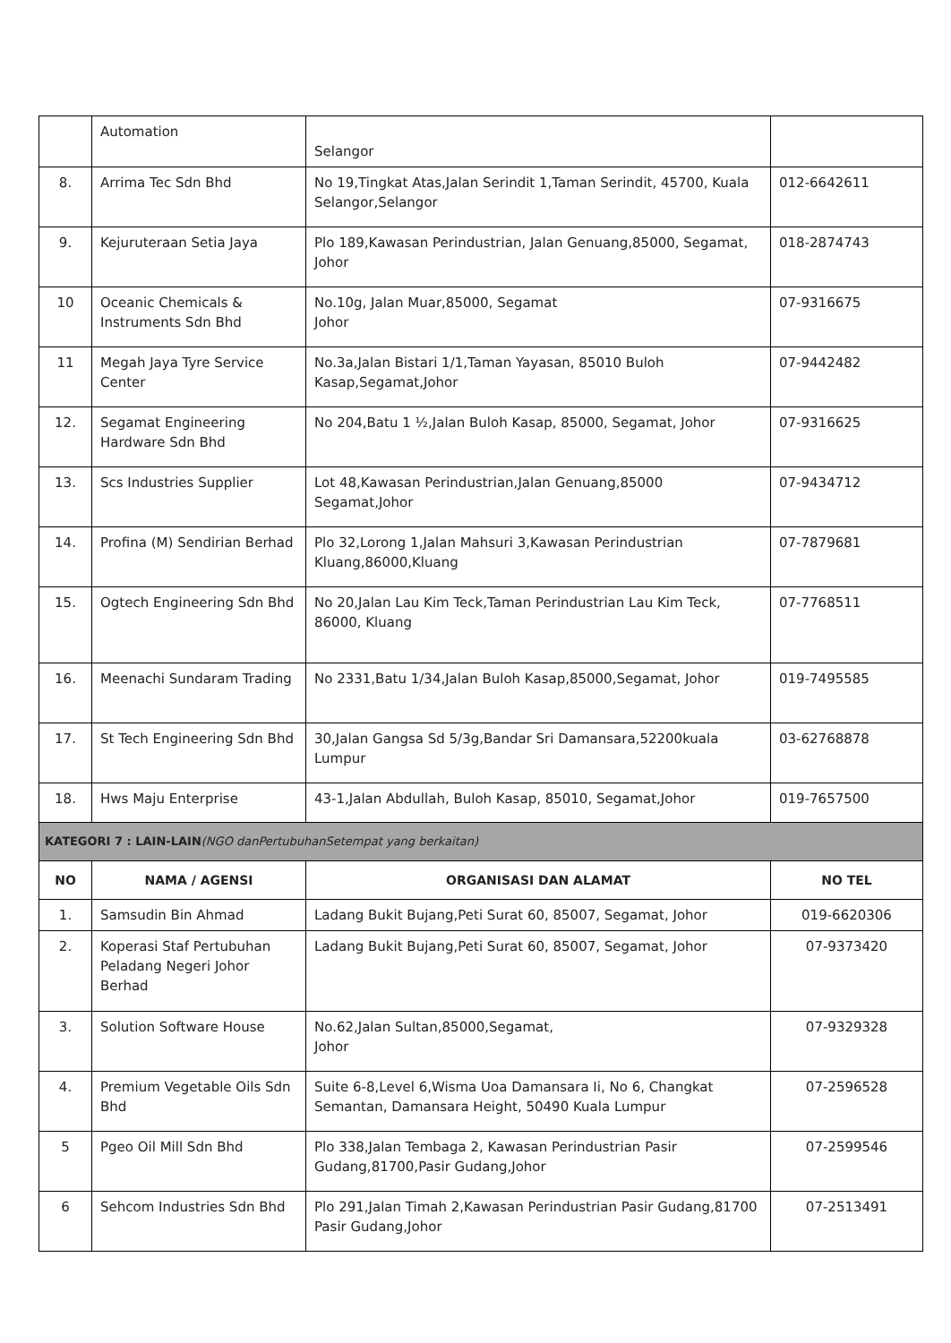| | Automation | Selangor | |
| 8. | Arrima Tec Sdn Bhd | No 19,Tingkat Atas,Jalan Serindit 1,Taman Serindit, 45700, Kuala Selangor,Selangor | 012-6642611 |
| 9. | Kejuruteraan Setia Jaya | Plo 189,Kawasan Perindustrian, Jalan Genuang,85000, Segamat, Johor | 018-2874743 |
| 10 | Oceanic Chemicals & Instruments Sdn Bhd | No.10g, Jalan Muar,85000, Segamat Johor | 07-9316675 |
| 11 | Megah Jaya Tyre Service Center | No.3a,Jalan Bistari 1/1,Taman Yayasan, 85010 Buloh Kasap,Segamat,Johor | 07-9442482 |
| 12. | Segamat Engineering Hardware Sdn Bhd | No 204,Batu 1 ½,Jalan Buloh Kasap, 85000, Segamat, Johor | 07-9316625 |
| 13. | Scs Industries Supplier | Lot 48,Kawasan Perindustrian,Jalan Genuang,85000 Segamat,Johor | 07-9434712 |
| 14. | Profina (M) Sendirian Berhad | Plo 32,Lorong 1,Jalan Mahsuri 3,Kawasan Perindustrian Kluang,86000,Kluang | 07-7879681 |
| 15. | Ogtech Engineering Sdn Bhd | No 20,Jalan Lau Kim Teck,Taman Perindustrian Lau Kim Teck, 86000, Kluang | 07-7768511 |
| 16. | Meenachi Sundaram Trading | No 2331,Batu 1/34,Jalan Buloh Kasap,85000,Segamat, Johor | 019-7495585 |
| 17. | St Tech Engineering Sdn Bhd | 30,Jalan Gangsa Sd 5/3g,Bandar Sri Damansara,52200kuala Lumpur | 03-62768878 |
| 18. | Hws Maju Enterprise | 43-1,Jalan Abdullah, Buloh Kasap, 85010, Segamat,Johor | 019-7657500 |
| KATEGORI 7 : LAIN-LAIN (NGO danPertubuhanSetempat yang berkaitan) | | | |
| NO | NAMA / AGENSI | ORGANISASI DAN ALAMAT | NO TEL |
| 1. | Samsudin Bin Ahmad | Ladang Bukit Bujang,Peti Surat 60, 85007, Segamat, Johor | 019-6620306 |
| 2. | Koperasi Staf Pertubuhan Peladang Negeri Johor Berhad | Ladang Bukit Bujang,Peti Surat 60, 85007, Segamat, Johor | 07-9373420 |
| 3. | Solution Software House | No.62,Jalan Sultan,85000,Segamat, Johor | 07-9329328 |
| 4. | Premium Vegetable Oils Sdn Bhd | Suite 6-8,Level 6,Wisma Uoa Damansara Ii, No 6, Changkat Semantan, Damansara Height, 50490 Kuala Lumpur | 07-2596528 |
| 5 | Pgeo Oil Mill Sdn Bhd | Plo 338,Jalan Tembaga 2, Kawasan Perindustrian Pasir Gudang,81700,Pasir Gudang,Johor | 07-2599546 |
| 6 | Sehcom Industries Sdn Bhd | Plo 291,Jalan Timah 2,Kawasan Perindustrian Pasir Gudang,81700 Pasir Gudang,Johor | 07-2513491 |